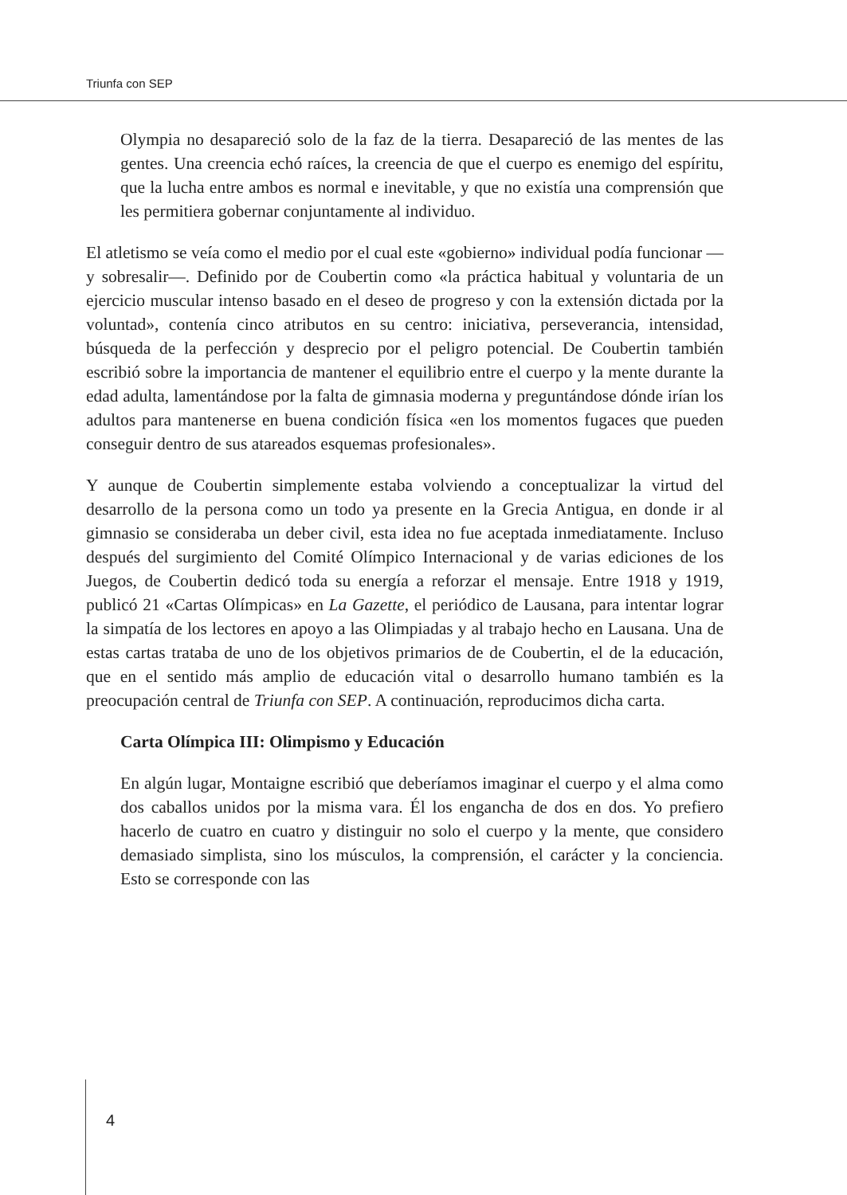Triunfa con SEP
Olympia no desapareció solo de la faz de la tierra. Desapareció de las mentes de las gentes. Una creencia echó raíces, la creencia de que el cuerpo es enemigo del espíritu, que la lucha entre ambos es normal e inevitable, y que no existía una comprensión que les permitiera gobernar conjuntamente al individuo.
El atletismo se veía como el medio por el cual este «gobierno» individual podía funcionar —y sobresalir—. Definido por de Coubertin como «la práctica habitual y voluntaria de un ejercicio muscular intenso basado en el deseo de progreso y con la extensión dictada por la voluntad», contenía cinco atributos en su centro: iniciativa, perseverancia, intensidad, búsqueda de la perfección y desprecio por el peligro potencial. De Coubertin también escribió sobre la importancia de mantener el equilibrio entre el cuerpo y la mente durante la edad adulta, lamentándose por la falta de gimnasia moderna y preguntándose dónde irían los adultos para mantenerse en buena condición física «en los momentos fugaces que pueden conseguir dentro de sus atareados esquemas profesionales».
Y aunque de Coubertin simplemente estaba volviendo a conceptualizar la virtud del desarrollo de la persona como un todo ya presente en la Grecia Antigua, en donde ir al gimnasio se consideraba un deber civil, esta idea no fue aceptada inmediatamente. Incluso después del surgimiento del Comité Olímpico Internacional y de varias ediciones de los Juegos, de Coubertin dedicó toda su energía a reforzar el mensaje. Entre 1918 y 1919, publicó 21 «Cartas Olímpicas» en La Gazette, el periódico de Lausana, para intentar lograr la simpatía de los lectores en apoyo a las Olimpiadas y al trabajo hecho en Lausana. Una de estas cartas trataba de uno de los objetivos primarios de de Coubertin, el de la educación, que en el sentido más amplio de educación vital o desarrollo humano también es la preocupación central de Triunfa con SEP. A continuación, reproducimos dicha carta.
Carta Olímpica III: Olimpismo y Educación
En algún lugar, Montaigne escribió que deberíamos imaginar el cuerpo y el alma como dos caballos unidos por la misma vara. Él los engancha de dos en dos. Yo prefiero hacerlo de cuatro en cuatro y distinguir no solo el cuerpo y la mente, que considero demasiado simplista, sino los músculos, la comprensión, el carácter y la conciencia. Esto se corresponde con las
4